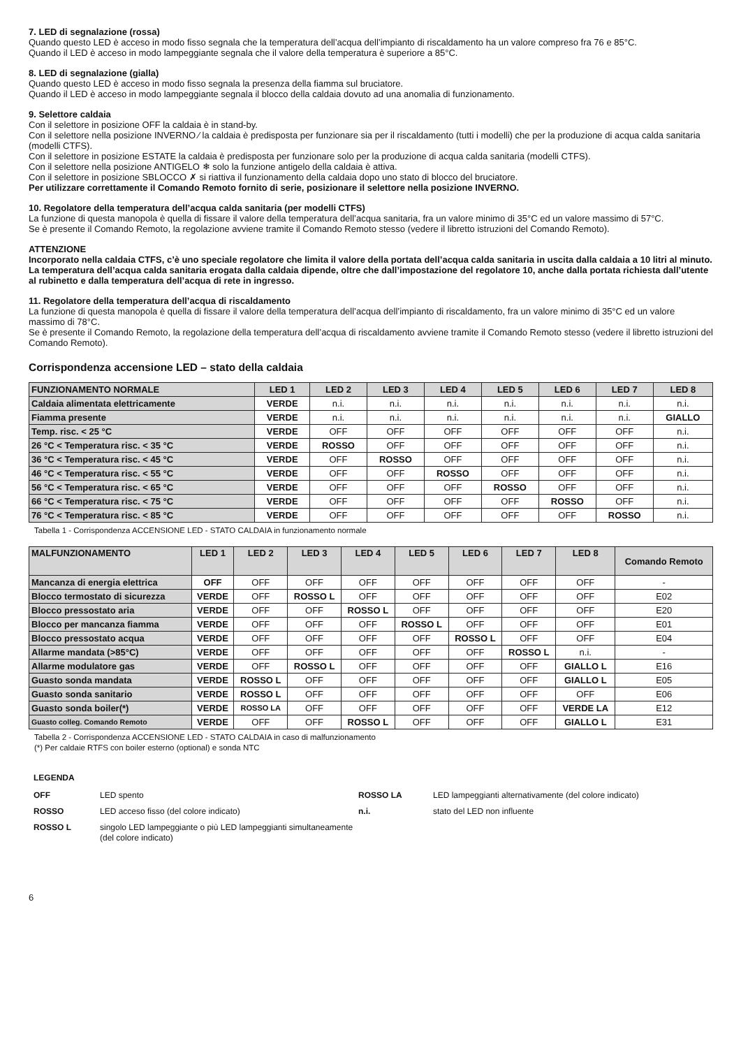7. LED di segnalazione (rossa)
Quando questo LED è acceso in modo fisso segnala che la temperatura dell’acqua dell’impianto di riscaldamento ha un valore compreso fra 76 e 85°C.
Quando il LED è acceso in modo lampeggiante segnala che il valore della temperatura è superiore a 85°C.
8. LED di segnalazione (gialla)
Quando questo LED è acceso in modo fisso segnala la presenza della fiamma sul bruciatore.
Quando il LED è acceso in modo lampeggiante segnala il blocco della caldaia dovuto ad una anomalia di funzionamento.
9. Selettore caldaia
Con il selettore in posizione OFF la caldaia è in stand-by.
Con il selettore nella posizione INVERNO ⁄ la caldaia è predisposta per funzionare sia per il riscaldamento (tutti i modelli) che per la produzione di acqua calda sanitaria (modelli CTFS).
Con il selettore in posizione ESTATE la caldaia è predisposta per funzionare solo per la produzione di acqua calda sanitaria (modelli CTFS).
Con il selettore nella posizione ANTIGELO ❄ solo la funzione antigelo della caldaia è attiva.
Con il selettore in posizione SBLOCCO ✗ si riattiva il funzionamento della caldaia dopo uno stato di blocco del bruciatore.
Per utilizzare correttamente il Comando Remoto fornito di serie, posizionare il selettore nella posizione INVERNO.
10. Regolatore della temperatura dell’acqua calda sanitaria (per modelli CTFS)
La funzione di questa manopola è quella di fissare il valore della temperatura dell’acqua sanitaria, fra un valore minimo di 35°C ed un valore massimo di 57°C.
Se è presente il Comando Remoto, la regolazione avviene tramite il Comando Remoto stesso (vedere il libretto istruzioni del Comando Remoto).
ATTENZIONE
Incorporato nella caldaia CTFS, c’è uno speciale regolatore che limita il valore della portata dell’acqua calda sanitaria in uscita dalla caldaia a 10 litri al minuto.
La temperatura dell’acqua calda sanitaria erogata dalla caldaia dipende, oltre che dall’impostazione del regolatore 10, anche dalla portata richiesta dall’utente al rubinetto e dalla temperatura dell’acqua di rete in ingresso.
11. Regolatore della temperatura dell’acqua di riscaldamento
La funzione di questa manopola è quella di fissare il valore della temperatura dell’acqua dell’impianto di riscaldamento, fra un valore minimo di 35°C ed un valore massimo di 78°C.
Se è presente il Comando Remoto, la regolazione della temperatura dell’acqua di riscaldamento avviene tramite il Comando Remoto stesso (vedere il libretto istruzioni del Comando Remoto).
Corrispondenza accensione LED – stato della caldaia
| FUNZIONAMENTO NORMALE | LED 1 | LED 2 | LED 3 | LED 4 | LED 5 | LED 6 | LED 7 | LED 8 |
| --- | --- | --- | --- | --- | --- | --- | --- | --- |
| Caldaia alimentata elettricamente | VERDE | n.i. | n.i. | n.i. | n.i. | n.i. | n.i. | n.i. |
| Fiamma presente | VERDE | n.i. | n.i. | n.i. | n.i. | n.i. | n.i. | GIALLO |
| Temp. risc. < 25 °C | VERDE | OFF | OFF | OFF | OFF | OFF | OFF | n.i. |
| 26 °C < Temperatura risc. < 35 °C | VERDE | ROSSO | OFF | OFF | OFF | OFF | OFF | n.i. |
| 36 °C < Temperatura risc. < 45 °C | VERDE | OFF | ROSSO | OFF | OFF | OFF | OFF | n.i. |
| 46 °C < Temperatura risc. < 55 °C | VERDE | OFF | OFF | ROSSO | OFF | OFF | OFF | n.i. |
| 56 °C < Temperatura risc. < 65 °C | VERDE | OFF | OFF | OFF | ROSSO | OFF | OFF | n.i. |
| 66 °C < Temperatura risc. < 75 °C | VERDE | OFF | OFF | OFF | OFF | ROSSO | OFF | n.i. |
| 76 °C < Temperatura risc. < 85 °C | VERDE | OFF | OFF | OFF | OFF | OFF | ROSSO | n.i. |
Tabella 1 - Corrispondenza ACCENSIONE LED - STATO CALDAIA in funzionamento normale
| MALFUNZIONAMENTO | LED 1 | LED 2 | LED 3 | LED 4 | LED 5 | LED 6 | LED 7 | LED 8 | Comando Remoto |
| --- | --- | --- | --- | --- | --- | --- | --- | --- | --- |
| Mancanza di energia elettrica | OFF | OFF | OFF | OFF | OFF | OFF | OFF | OFF | - |
| Blocco termostato di sicurezza | VERDE | OFF | ROSSO L | OFF | OFF | OFF | OFF | OFF | E02 |
| Blocco pressostato aria | VERDE | OFF | OFF | ROSSO L | OFF | OFF | OFF | OFF | E20 |
| Blocco per mancanza fiamma | VERDE | OFF | OFF | OFF | ROSSO L | OFF | OFF | OFF | E01 |
| Blocco pressostato acqua | VERDE | OFF | OFF | OFF | OFF | ROSSO L | OFF | OFF | E04 |
| Allarme mandata (>85°C) | VERDE | OFF | OFF | OFF | OFF | OFF | ROSSO L | n.i. | - |
| Allarme modulatore gas | VERDE | OFF | ROSSO L | OFF | OFF | OFF | OFF | GIALLO L | E16 |
| Guasto sonda mandata | VERDE | ROSSO L | OFF | OFF | OFF | OFF | OFF | GIALLO L | E05 |
| Guasto sonda sanitario | VERDE | ROSSO L | OFF | OFF | OFF | OFF | OFF | OFF | E06 |
| Guasto sonda boiler(*) | VERDE | ROSSO LA | OFF | OFF | OFF | OFF | OFF | VERDE LA | E12 |
| Guasto colleg. Comando Remoto | VERDE | OFF | OFF | ROSSO L | OFF | OFF | OFF | GIALLO L | E31 |
Tabella 2 - Corrispondenza ACCENSIONE LED - STATO CALDAIA in caso di malfunzionamento
(*) Per caldaie RTFS con boiler esterno (optional) e sonda NTC
LEGENDA
OFF LED spento ROSSO LA LED lampeggianti alternativamente (del colore indicato) ROSSO LED acceso fisso (del colore indicato) n.i. stato del LED non influente ROSSO L singolo LED lampeggiante o più LED lampeggianti simultaneamente (del colore indicato)
6